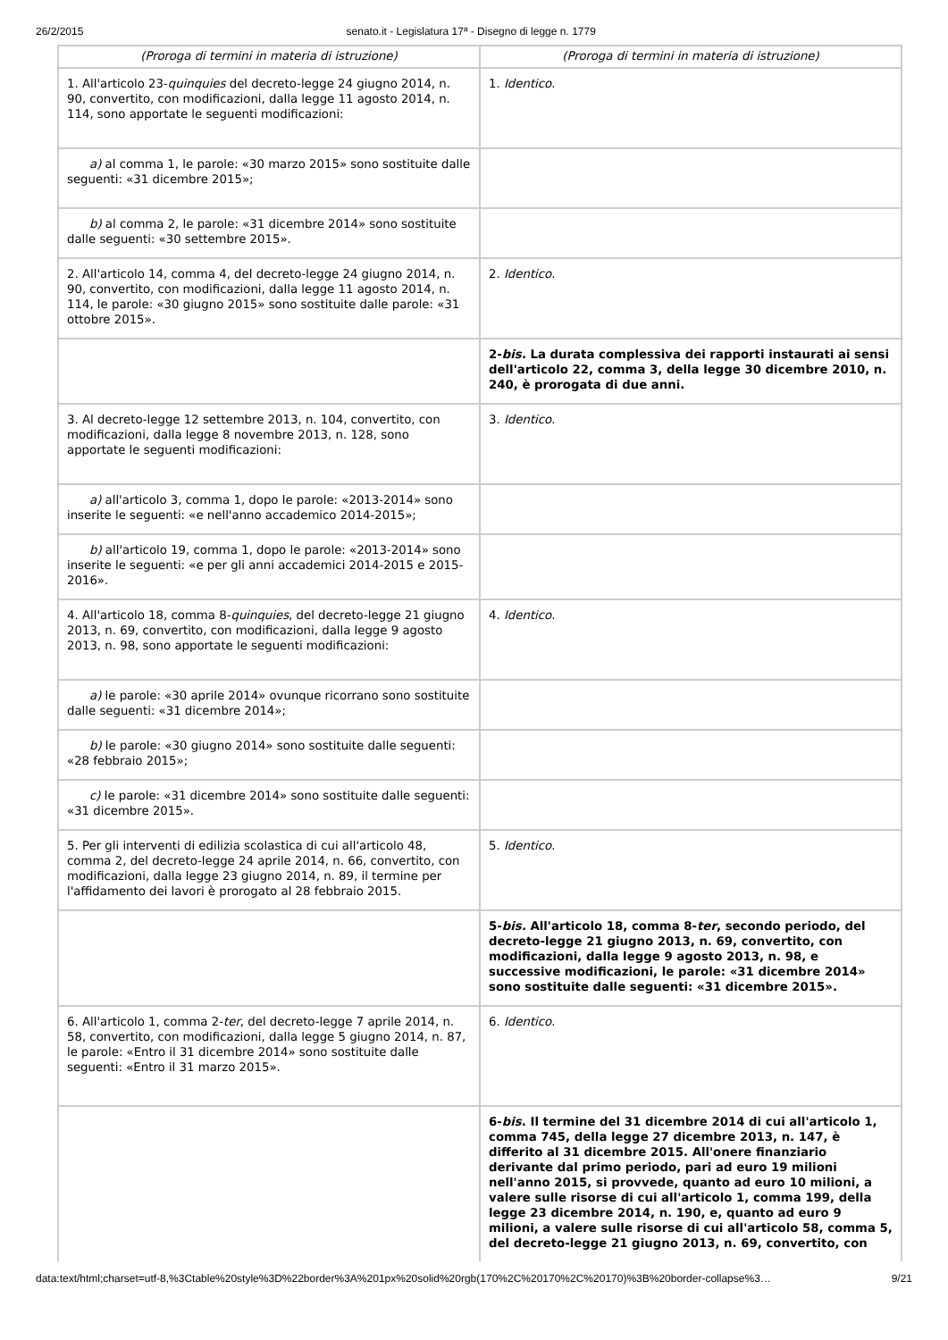26/2/2015 senato.it - Legislatura 17ª - Disegno di legge n. 1779
| (Proroga di termini in materia di istruzione) | (Proroga di termini in materia di istruzione) |
| 1. All'articolo 23- quinquies del decreto-legge 24 giugno 2014, n. 90, convertito, con modificazioni, dalla legge 11 agosto 2014, n. 114, sono apportate le seguenti modificazioni: | 1. Identico . |
| a) al comma 1, le parole: «30 marzo 2015» sono sostituite dalle seguenti: «31 dicembre 2015»; | |
| b) al comma 2, le parole: «31 dicembre 2014» sono sostituite dalle seguenti: «30 settembre 2015». | |
| 2. All'articolo 14, comma 4, del decreto-legge 24 giugno 2014, n. 90, convertito, con modificazioni, dalla legge 11 agosto 2014, n. 114, le parole: «30 giugno 2015» sono sostituite dalle parole: «31 ottobre 2015». | 2. Identico . |
| | 2- bis. La durata complessiva dei rapporti instaurati ai sensi dell'articolo 22, comma 3, della legge 30 dicembre 2010, n. 240, è prorogata di due anni. |
| 3. Al decreto-legge 12 settembre 2013, n. 104, convertito, con modificazioni, dalla legge 8 novembre 2013, n. 128, sono apportate le seguenti modificazioni: | 3. Identico . |
| a) all'articolo 3, comma 1, dopo le parole: «2013-2014» sono inserite le seguenti: «e nell'anno accademico 2014-2015»; | |
| b) all'articolo 19, comma 1, dopo le parole: «2013-2014» sono inserite le seguenti: «e per gli anni accademici 2014-2015 e 2015-2016». | |
| 4. All'articolo 18, comma 8- quinquies , del decreto-legge 21 giugno 2013, n. 69, convertito, con modificazioni, dalla legge 9 agosto 2013, n. 98, sono apportate le seguenti modificazioni: | 4. Identico . |
| a) le parole: «30 aprile 2014» ovunque ricorrano sono sostituite dalle seguenti: «31 dicembre 2014»; | |
| b) le parole: «30 giugno 2014» sono sostituite dalle seguenti: «28 febbraio 2015»; | |
| c) le parole: «31 dicembre 2014» sono sostituite dalle seguenti: «31 dicembre 2015». | |
| 5. Per gli interventi di edilizia scolastica di cui all'articolo 48, comma 2, del decreto-legge 24 aprile 2014, n. 66, convertito, con modificazioni, dalla legge 23 giugno 2014, n. 89, il termine per l'affidamento dei lavori è prorogato al 28 febbraio 2015. | 5. Identico . |
| | 5- bis. All'articolo 18, comma 8- ter , secondo periodo, del decreto-legge 21 giugno 2013, n. 69, convertito, con modificazioni, dalla legge 9 agosto 2013, n. 98, e successive modificazioni, le parole: «31 dicembre 2014» sono sostituite dalle seguenti: «31 dicembre 2015». |
| 6. All'articolo 1, comma 2- ter , del decreto-legge 7 aprile 2014, n. 58, convertito, con modificazioni, dalla legge 5 giugno 2014, n. 87, le parole: «Entro il 31 dicembre 2014» sono sostituite dalle seguenti: «Entro il 31 marzo 2015». | 6. Identico . |
| | 6- bis . Il termine del 31 dicembre 2014 di cui all'articolo 1, comma 745, della legge 27 dicembre 2013, n. 147, è differito al 31 dicembre 2015. All'onere finanziario derivante dal primo periodo, pari ad euro 19 milioni nell'anno 2015, si provvede, quanto ad euro 10 milioni, a valere sulle risorse di cui all'articolo 1, comma 199, della legge 23 dicembre 2014, n. 190, e, quanto ad euro 9 milioni, a valere sulle risorse di cui all'articolo 58, comma 5, del decreto-legge 21 giugno 2013, n. 69, convertito, con |
data:text/html;charset=utf-8,%3Ctable%20style%3D%22border%3A%201px%20solid%20rgb(170%2C%20170%2C%20170)%3B%20border-collapse%3… 9/21